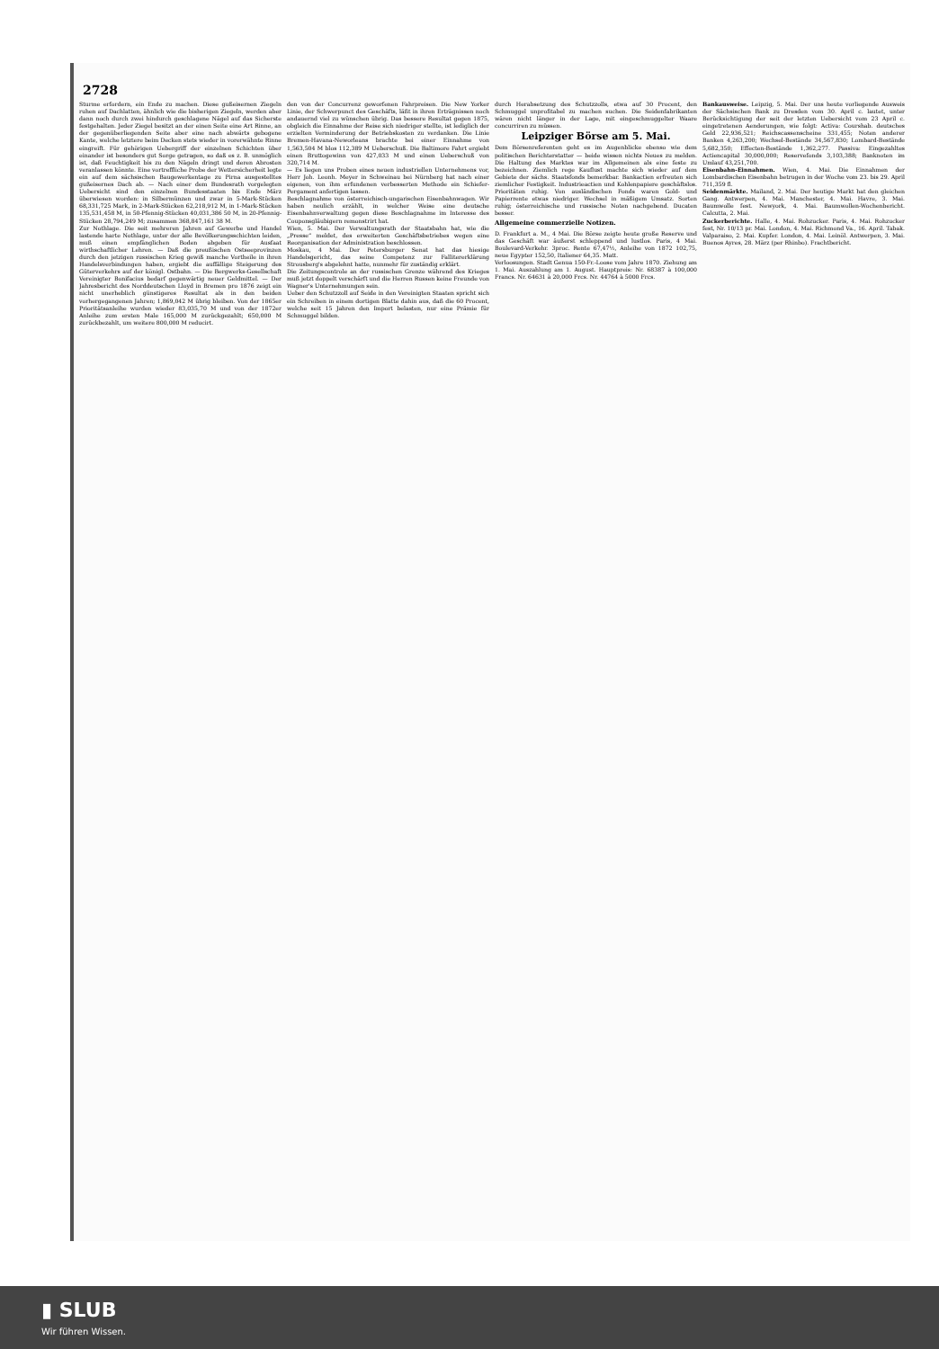2728
Sturme erfordern, ein Ende zu machen. Diese gußeisernen Ziegeln ruhen auf Dachlatten, ähnlich wie die bisherigen Ziegeln, werden aber dann noch durch zwei hindurch geschlagene Nägel auf das Sicherste festgehalten. Jeder Ziegel besitzt an der einen Seite eine Art Rinne, an der gegenüberliegenden Seite aber eine nach abwärts gebogene Kante, welche letztere beim Decken stets wieder in vorerwähnte Rinne eingreift. Für gehörigen Uebergriff der einzelnen Schichten über einander ist besonders gut Sorge getragen, so daß es z. B. unmöglich ist, daß Feuchtigkeit bis zu den Nägeln dringt und deren Abrosten veranlassen könnte. Eine vortreffliche Probe der Wettersicherheit legte ein auf dem sächsischen Baugewerkentage zu Pirna ausgestelltes gußeisernes Dach ab. — Nach einer dem Bundesrath vorgelegten Uebersicht sind den einzelnen Bundesstaaten bis Ende März überwiesen worden: in Silbermünzen und zwar in 5-Mark-Stücken 68,331,725 Mark, in 2-Mark-Stücken 62,218,912 M, in 1-Mark-Stücken 135,531,458 M, in 50-Pfennig-Stücken 40,031,386 50 M, in 20-Pfennig-Stücken 28,794,249 M; zusammen 368,847,161 38 M.
Zur Nothlage. Die seit mehreren Jahren auf Gewerbe und Handel lastende harte Nothlage, unter der alle Bevölkerungsschichten leiden, muß einen empfänglichen Boden abgeben für Ausfaat wirthschaftlicher Lehren. — Daß die preußischen Ostseeprovinzen durch den jetzigen russischen Krieg gewiß manche Vortheile in ihren Handelsverbindungen haben, ergiebt die auffällige Steigerung des Güterverkehrs auf der königl. Ostbahn. — Die Bergwerks-Gesellschaft Vereinigter Bonifacius bedarf gegenwärtig neuer Geldmittel. — Der Jahresbericht des Norddeutschen Lloyd in Bremen pro 1876 zeigt ein nicht unerheblich günstigeres Resultat als in den beiden vorhergegangenen Jahren; 1,869,042 M übrig bleiben. Von der 1865er Prioritätsanleihe wurden wieder 83,035,70 M und von der 1872er Anleihe zum ersten Male 165,000 M zurückgezahlt; 650,000 M zurückbezahlt, um weitere 800,000 M reducirt.
den von der Concurrenz geworfenen Fahrpreisen. Die New Yorker Linie, der Schwerpunct des Geschäfts, läßt in ihren Erträgnissen noch andauernd viel zu wünschen übrig. Das bessere Resultat gegen 1875, obgleich die Einnahme der Reise sich niedriger stellte, ist lediglich der erzielten Verminderung der Betriebskosten zu verdanken. Die Linie Bremen-Havana-Neworleans brachte bei einer Einnahme von 1,563,504 M blos 112,389 M Ueberschuß. Die Baltimore Fahrt ergiebt einen Bruttogewinn von 427,033 M und einen Ueberschuß von 320,714 M.
— Es liegen uns Proben eines neuen industriellen Unternehmens vor, Herr Joh. Leonh. Meyer in Schweinau bei Nürnberg hat nach einer eigenen, von ihm erfundenen verbesserten Methode ein Schiefer-Pergament anfertigen lassen.
Beschlagnahme von österreichisch-ungarischen Eisenbahnwagen. Wir haben neulich erzählt, in welcher Weise eine deutsche Eisenbahnverwaltung gegen diese Beschlagnahme im Interesse des Couponsgläubigern remonstrirt hat.
Wien, 5. Mai. Der Verwaltungsrath der Staatsbahn hat, wie die „Presse“ meldet, des erweiterten Geschäftsbetriebes wegen eine Reorganisation der Administration beschlossen.
Moskau, 4 Mai. Der Petersburger Senat hat das hiesige Handelsgericht, das seine Competenz zur Fallitererklärung Strousberg's abgelehnt hatte, nunmehr für zuständig erklärt.
Die Zeitungscontrole an der russischen Grenze während des Krieges muß jetzt doppelt verschärft und die Herren Russen keine Freunde von Wagner's Unternehmungen sein.
Ueber den Schutzzoll auf Seide in den Vereinigten Staaten spricht sich ein Schreiben in einem dortigen Blatte dahin aus, daß die 60 Procent, welche seit 15 Jahren den Import belasten, nur eine Prämie für Schmuggel bilden.
durch Herabsetzung des Schutzzolls, etwa auf 30 Procent, den Schmuggel unprofitabel zu machen suchen. Die Seidenfabrikanten wären nicht länger in der Lage, mit eingeschmuggelter Waare concurriren zu müssen.
Leipziger Börse am 5. Mai.
Dem Börsenreferenten geht es im Augenblicke ebenso wie dem politischen Berichterstatter — beide wissen nichts Neues zu melden. Die Haltung des Marktes war im Allgemeinen als eine feste zu bezeichnen. Ziemlich rege Kauflust machte sich wieder auf dem Gebiete der sächs. Staatsfonds bemerkbar. Bankactien erfreuten sich ziemlicher Festigkeit. Industrieactien und Kohlenpapiere geschäftslos. Prioritäten ruhig. Von ausländischen Fonds waren Gold- und Papierrente etwas niedriger. Wechsel in mäßigem Umsatz. Sorten ruhig; österreichische und russische Noten nachgebend. Ducaten besser.
Allgemeine commerzielle Notizen.
D. Frankfurt a. M., 4 Mai. Die Börse zeigte heute große Reserve und das Geschäft war äußerst schleppend und lustlos. Paris, 4 Mai. Boulevard-Verkehr. 3proc. Rente 67,47½, Anleihe von 1872 102,75, neue Egypter 152,50, Italiener 64,35. Matt.
Verloosungen. Stadt Genua 150-Fr.-Loose vom Jahre 1870. Ziehung am 1. Mai. Auszahlung am 1. August. Hauptpreis: Nr. 68387 à 100,000 Francs. Nr. 64631 à 20,000 Frcs. Nr. 44764 à 5000 Frcs.
Bankausweise. Leipzig, 5. Mai. Der uns heute vorliegende Ausweis der Sächsischen Bank zu Dresden vom 30. April c. lautet, unter Berücksichtigung der seit der letzten Uebersicht vom 23 April c. eingetretenen Aenderungen, wie folgt: Activa: Courshab. deutsches Geld 22,936,521; Reichscassenscheine 331,455; Noten anderer Banken 4,263,200; Wechsel-Bestände 34,567,830; Lombard-Bestände 5,682,350; Effecten-Bestände 1,362,277. Passiva: Eingezahltes Actiencapital 30,000,000; Reservefonds 3,103,388; Banknoten im Umlauf 43,251,700.
Eisenbahn-Einnahmen. Wien, 4. Mai. Die Einnahmen der Lombardischen Eisenbahn betrugen in der Woche vom 23. bis 29. April 711,359 fl.
Seidenmärkte. Mailand, 2. Mai. Der heutige Markt hat den gleichen Gang. Antwerpen, 4. Mai. Manchester, 4. Mai. Havre, 3. Mai. Baumwolle fest. Newyork, 4. Mai. Baumwollen-Wochenbericht. Calcutta, 2. Mai.
Zuckerberichte. Halle, 4. Mai. Rohzucker. Paris, 4. Mai. Rohzucker fest, Nr. 10/13 pr. Mai. London, 4. Mai. Richmond Va., 16. April. Tabak. Valparaiso, 2. Mai. Kupfer. London, 4. Mai. Leinöl. Antwerpen, 3. Mai. Buenos Ayres, 28. März (per Rhinbo). Frachtbericht.
▮ SLUB
Wir führen Wissen.